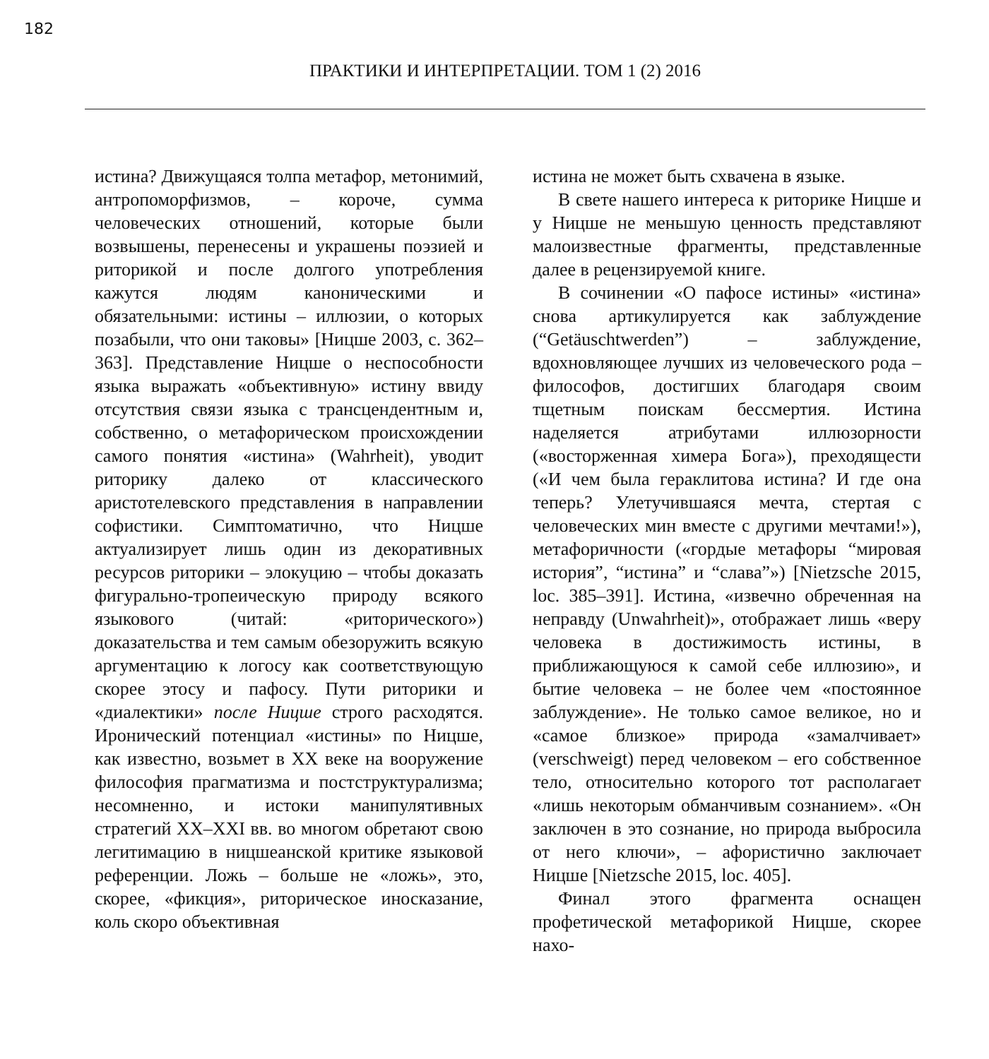182
ПРАКТИКИ И ИНТЕРПРЕТАЦИИ. ТОМ 1 (2) 2016
истина? Движущаяся толпа метафор, метонимий, антропоморфизмов, – короче, сумма человеческих отношений, которые были возвышены, перенесены и украшены поэзией и риторикой и после долгого употребления кажутся людям каноническими и обязательными: истины – иллюзии, о которых позабыли, что они таковы» [Ницше 2003, с. 362–363]. Представление Ницше о неспособности языка выражать «объективную» истину ввиду отсутствия связи языка с трансцендентным и, собственно, о метафорическом происхождении самого понятия «истина» (Wahrheit), уводит риторику далеко от классического аристотелевского представления в направлении софистики. Симптоматично, что Ницше актуализирует лишь один из декоративных ресурсов риторики – элокуцию – чтобы доказать фигурально-тропеическую природу всякого языкового (читай: «риторического») доказательства и тем самым обезоружить всякую аргументацию к логосу как соответствующую скорее этосу и пафосу. Пути риторики и «диалектики» после Ницше строго расходятся. Иронический потенциал «истины» по Ницше, как известно, возьмет в XX веке на вооружение философия прагматизма и постструктурализма; несомненно, и истоки манипулятивных стратегий XX–XXI вв. во многом обретают свою легитимацию в ницшеанской критике языковой референции. Ложь – больше не «ложь», это, скорее, «фикция», риторическое иносказание, коль скоро объективная
истина не может быть схвачена в языке.
В свете нашего интереса к риторике Ницше и у Ницше не меньшую ценность представляют малоизвестные фрагменты, представленные далее в рецензируемой книге.
В сочинении «О пафосе истины» «истина» снова артикулируется как заблуждение (“Getäuschtwerden”) – заблуждение, вдохновляющее лучших из человеческого рода – философов, достигших благодаря своим тщетным поискам бессмертия. Истина наделяется атрибутами иллюзорности («восторженная химера Бога»), преходящести («И чем была гераклитова истина? И где она теперь? Улетучившаяся мечта, стертая с человеческих мин вместе с другими мечтами!»), метафоричности («гордые метафоры “мировая история”, “истина” и “слава”») [Nietzsche 2015, loc. 385–391]. Истина, «извечно обреченная на неправду (Unwahrheit)», отображает лишь «веру человека в достижимость истины, в приближающуюся к самой себе иллюзию», и бытие человека – не более чем «постоянное заблуждение». Не только самое великое, но и «самое близкое» природа «замалчивает» (verschweigt) перед человеком – его собственное тело, относительно которого тот располагает «лишь некоторым обманчивым сознанием». «Он заключен в это сознание, но природа выбросила от него ключи», – афористично заключает Ницше [Nietzsche 2015, loc. 405].
Финал этого фрагмента оснащен профетической метафорикой Ницше, скорее нахо-